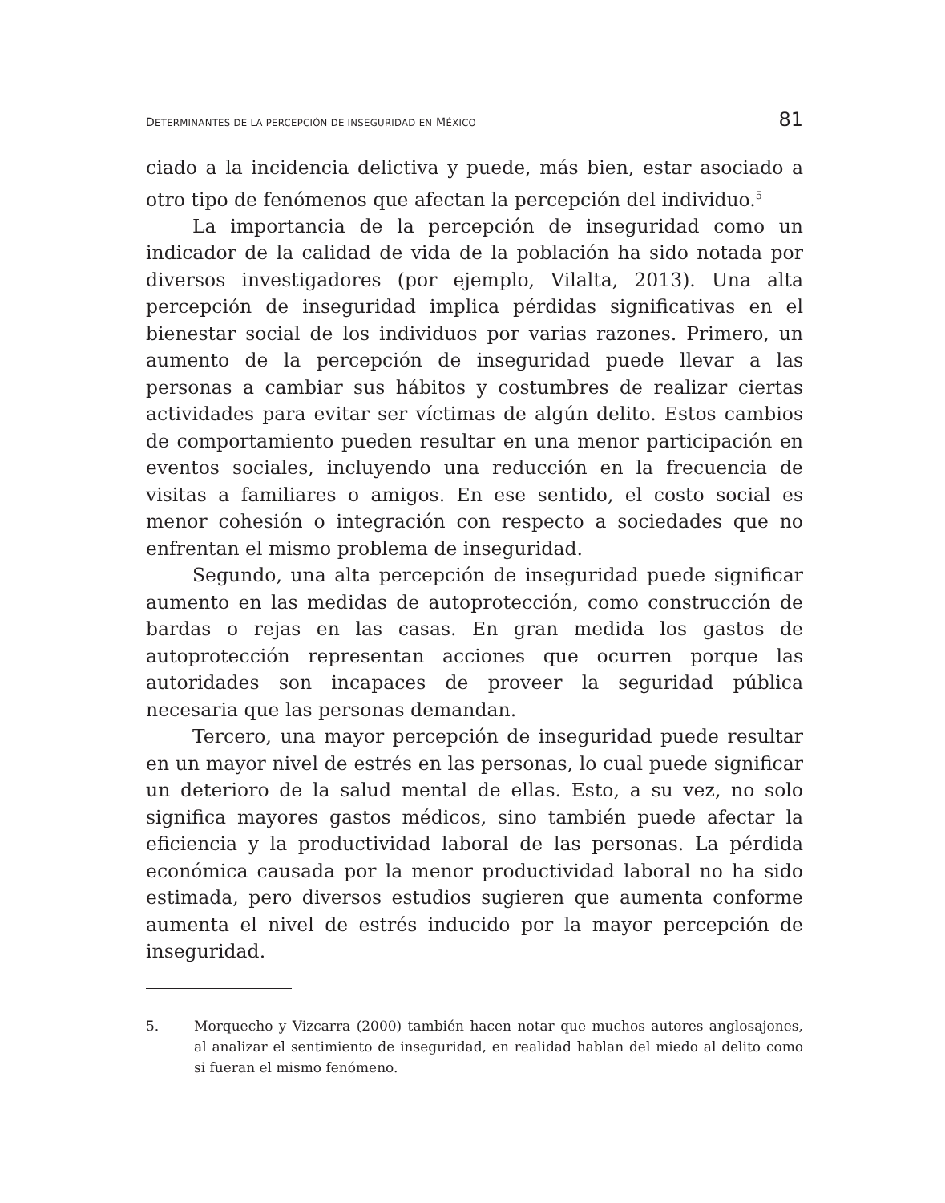DETERMINANTES DE LA PERCEPCIÓN DE INSEGURIDAD EN MÉXICO 81
ciado a la incidencia delictiva y puede, más bien, estar asociado a otro tipo de fenómenos que afectan la percepción del individuo.<sup>5</sup>
La importancia de la percepción de inseguridad como un indicador de la calidad de vida de la población ha sido notada por diversos investigadores (por ejemplo, Vilalta, 2013). Una alta percepción de inseguridad implica pérdidas significativas en el bienestar social de los individuos por varias razones. Primero, un aumento de la percepción de inseguridad puede llevar a las personas a cambiar sus hábitos y costumbres de realizar ciertas actividades para evitar ser víctimas de algún delito. Estos cambios de comportamiento pueden resultar en una menor participación en eventos sociales, incluyendo una reducción en la frecuencia de visitas a familiares o amigos. En ese sentido, el costo social es menor cohesión o integración con respecto a sociedades que no enfrentan el mismo problema de inseguridad.
Segundo, una alta percepción de inseguridad puede significar aumento en las medidas de autoprotección, como construcción de bardas o rejas en las casas. En gran medida los gastos de autoprotección representan acciones que ocurren porque las autoridades son incapaces de proveer la seguridad pública necesaria que las personas demandan.
Tercero, una mayor percepción de inseguridad puede resultar en un mayor nivel de estrés en las personas, lo cual puede significar un deterioro de la salud mental de ellas. Esto, a su vez, no solo significa mayores gastos médicos, sino también puede afectar la eficiencia y la productividad laboral de las personas. La pérdida económica causada por la menor productividad laboral no ha sido estimada, pero diversos estudios sugieren que aumenta conforme aumenta el nivel de estrés inducido por la mayor percepción de inseguridad.
5. Morquecho y Vizcarra (2000) también hacen notar que muchos autores anglosajones, al analizar el sentimiento de inseguridad, en realidad hablan del miedo al delito como si fueran el mismo fenómeno.